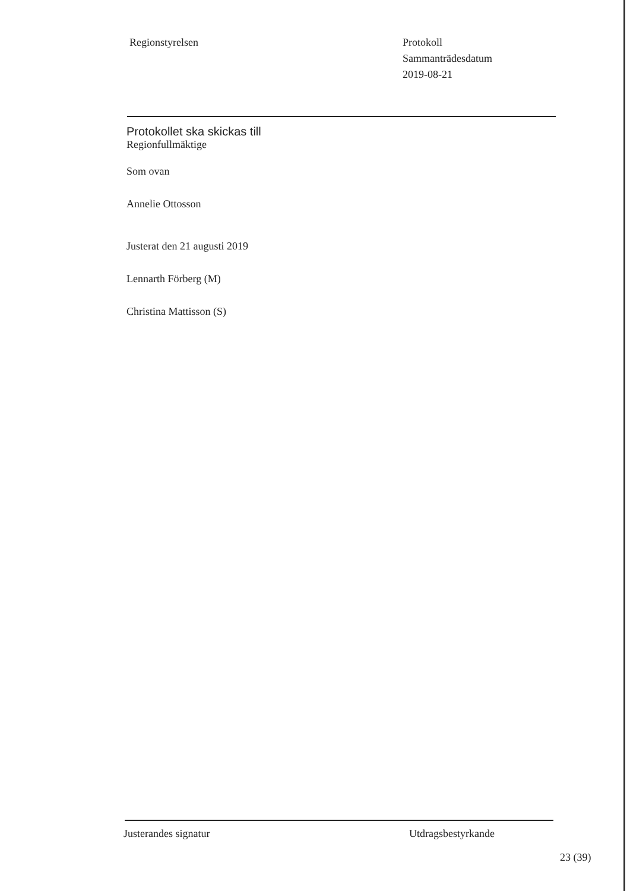Regionstyrelsen Protokoll
Sammanträdesdatum
2019-08-21
Protokollet ska skickas till
Regionfullmäktige
Som ovan
Annelie Ottosson
Justerat den 21 augusti 2019
Lennarth Förberg (M)
Christina Mattisson (S)
Justerandes signatur Utdragsbestyrkande
23 (39)